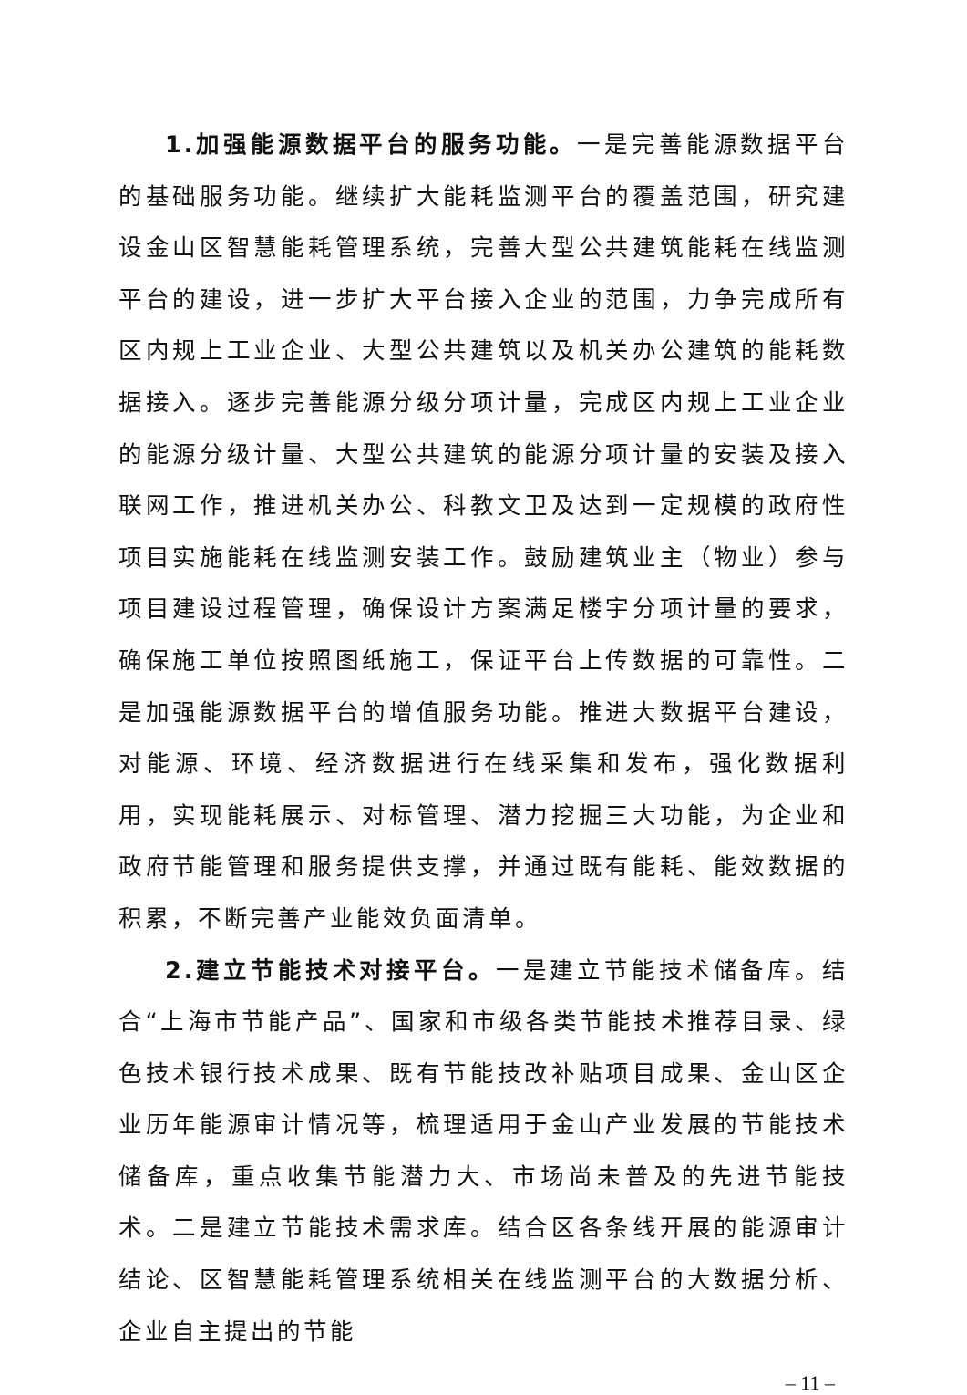1.加强能源数据平台的服务功能。一是完善能源数据平台的基础服务功能。继续扩大能耗监测平台的覆盖范围，研究建设金山区智慧能耗管理系统，完善大型公共建筑能耗在线监测平台的建设，进一步扩大平台接入企业的范围，力争完成所有区内规上工业企业、大型公共建筑以及机关办公建筑的能耗数据接入。逐步完善能源分级分项计量，完成区内规上工业企业的能源分级计量、大型公共建筑的能源分项计量的安装及接入联网工作，推进机关办公、科教文卫及达到一定规模的政府性项目实施能耗在线监测安装工作。鼓励建筑业主（物业）参与项目建设过程管理，确保设计方案满足楼宇分项计量的要求，确保施工单位按照图纸施工，保证平台上传数据的可靠性。二是加强能源数据平台的增值服务功能。推进大数据平台建设，对能源、环境、经济数据进行在线采集和发布，强化数据利用，实现能耗展示、对标管理、潜力挖掘三大功能，为企业和政府节能管理和服务提供支撑，并通过既有能耗、能效数据的积累，不断完善产业能效负面清单。
2.建立节能技术对接平台。一是建立节能技术储备库。结合“上海市节能产品”、国家和市级各类节能技术推荐目录、绿色技术银行技术成果、既有节能技改补贴项目成果、金山区企业历年能源审计情况等，梳理适用于金山产业发展的节能技术储备库，重点收集节能潜力大、市场尚未普及的先进节能技术。二是建立节能技术需求库。结合区各条线开展的能源审计结论、区智慧能耗管理系统相关在线监测平台的大数据分析、企业自主提出的节能
– 11 –